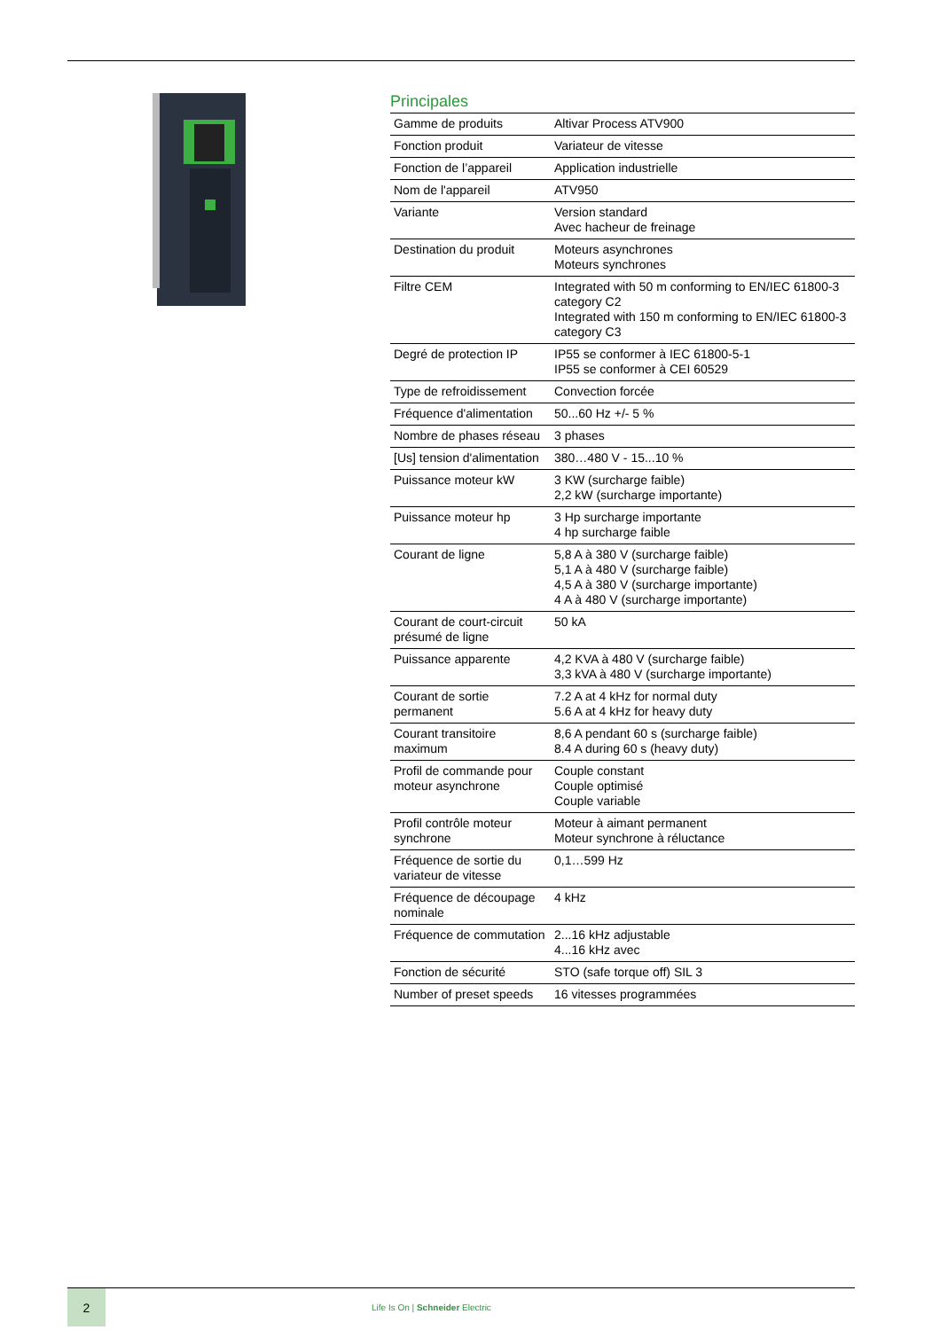Principales
| Gamme de produits | Altivar Process ATV900 |
| Fonction produit | Variateur de vitesse |
| Fonction de l’appareil | Application industrielle |
| Nom de l'appareil | ATV950 |
| Variante | Version standard Avec hacheur de freinage |
| Destination du produit | Moteurs asynchrones Moteurs synchrones |
| Filtre CEM | Integrated with 50 m conforming to EN/IEC 61800-3 category C2 Integrated with 150 m conforming to EN/IEC 61800-3 category C3 |
| Degré de protection IP | IP55 se conformer à IEC 61800-5-1 IP55 se conformer à CEI 60529 |
| Type de refroidissement | Convection forcée |
| Fréquence d'alimentation | 50...60 Hz +/- 5 % |
| Nombre de phases réseau | 3 phases |
| [Us] tension d'alimentation | 380…480 V - 15...10 % |
| Puissance moteur kW | 3 KW (surcharge faible) 2,2 kW (surcharge importante) |
| Puissance moteur hp | 3 Hp surcharge importante 4 hp surcharge faible |
| Courant de ligne | 5,8 A à 380 V (surcharge faible) 5,1 A à 480 V (surcharge faible) 4,5 A à 380 V (surcharge importante) 4 A à 480 V (surcharge importante) |
| Courant de court-circuit présumé de ligne | 50 kA |
| Puissance apparente | 4,2 KVA à 480 V (surcharge faible) 3,3 kVA à 480 V (surcharge importante) |
| Courant de sortie permanent | 7.2 A at 4 kHz for normal duty 5.6 A at 4 kHz for heavy duty |
| Courant transitoire maximum | 8,6 A pendant 60 s (surcharge faible) 8.4 A during 60 s (heavy duty) |
| Profil de commande pour moteur asynchrone | Couple constant Couple optimisé Couple variable |
| Profil contrôle moteur synchrone | Moteur à aimant permanent Moteur synchrone à réluctance |
| Fréquence de sortie du variateur de vitesse | 0,1…599 Hz |
| Fréquence de découpage nominale | 4 kHz |
| Fréquence de commutation | 2...16 kHz adjustable 4...16 kHz avec |
| Fonction de sécurité | STO (safe torque off) SIL 3 |
| Number of preset speeds | 16 vitesses programmées |
2
Life Is On | Schneider Electric